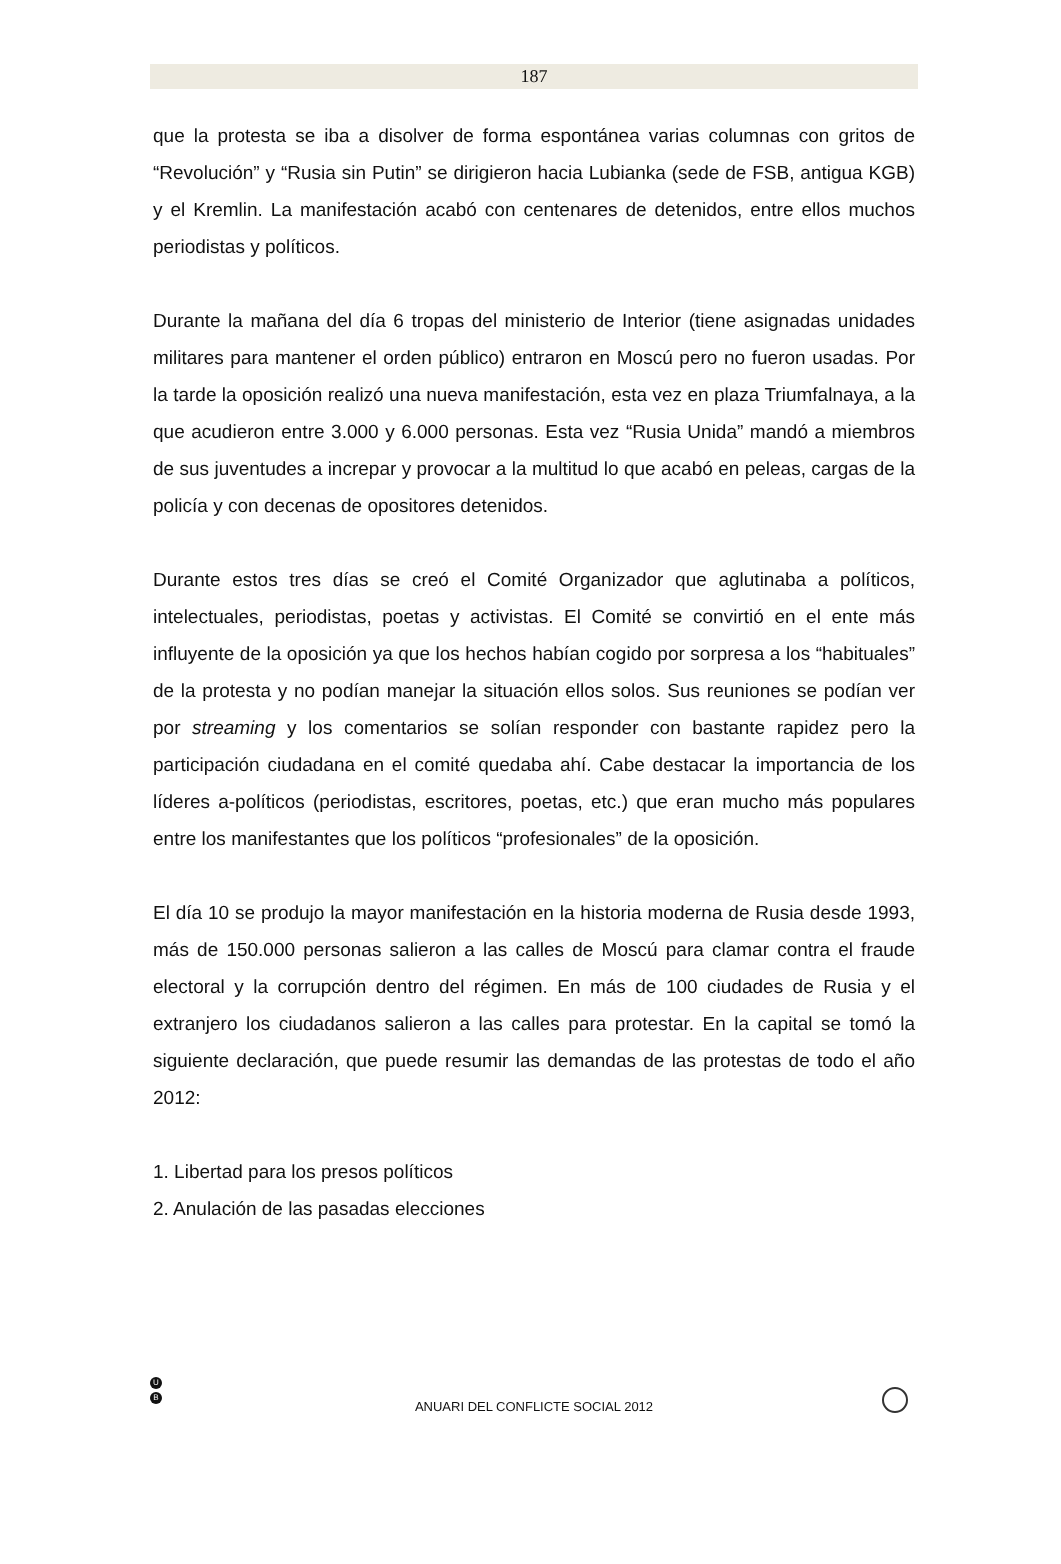187
que la protesta se iba a disolver de forma espontánea varias columnas con gritos de “Revolución” y “Rusia sin Putin” se dirigieron hacia Lubianka (sede de FSB, antigua KGB) y el Kremlin. La manifestación acabó con centenares de detenidos, entre ellos muchos periodistas y políticos.
Durante la mañana del día 6 tropas del ministerio de Interior (tiene asignadas unidades militares para mantener el orden público) entraron en Moscú pero no fueron usadas. Por la tarde la oposición realizó una nueva manifestación, esta vez en plaza Triumfalnaya, a la que acudieron entre 3.000 y 6.000 personas. Esta vez “Rusia Unida” mandó a miembros de sus juventudes a increpar y provocar a la multitud lo que acabó en peleas, cargas de la policía y con decenas de opositores detenidos.
Durante estos tres días se creó el Comité Organizador que aglutinaba a políticos, intelectuales, periodistas, poetas y activistas. El Comité se convirtió en el ente más influyente de la oposición ya que los hechos habían cogido por sorpresa a los “habituales” de la protesta y no podían manejar la situación ellos solos. Sus reuniones se podían ver por streaming y los comentarios se solían responder con bastante rapidez pero la participación ciudadana en el comité quedaba ahí. Cabe destacar la importancia de los líderes a-políticos (periodistas, escritores, poetas, etc.) que eran mucho más populares entre los manifestantes que los políticos “profesionales” de la oposición.
El día 10 se produjo la mayor manifestación en la historia moderna de Rusia desde 1993, más de 150.000 personas salieron a las calles de Moscú para clamar contra el fraude electoral y la corrupción dentro del régimen. En más de 100 ciudades de Rusia y el extranjero los ciudadanos salieron a las calles para protestar. En la capital se tomó la siguiente declaración, que puede resumir las demandas de las protestas de todo el año 2012:
1. Libertad para los presos políticos
2. Anulación de las pasadas elecciones
U
B
ANUARI DEL CONFLICTE SOCIAL 2012